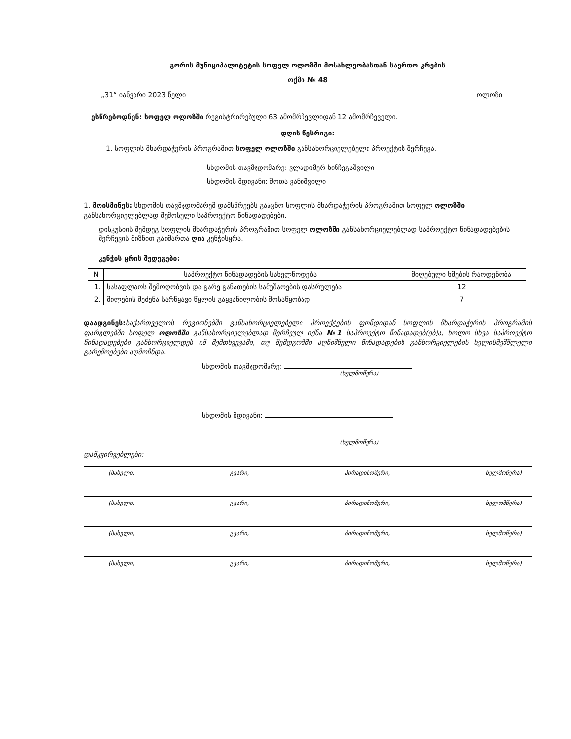გორის მუნიციპალიტეტის სოფელ ოლოზში მოსახლეობასთან საერთო კრების
ოქმი № 48
„31“ იანვარი 2023 წელი ოლოზი
ესწრებოდნენ: სოფელ ოლოზში რეგისტრირებული 63 ამომრჩევლიდან 12 ამომრჩეველი.
დღის წესრიგი:
1. სოფლის მხარდაჭერის პროგრამით სოფელ ოლოზში განსახორციელებელი პროექტის შერჩევა.
სხდომის თავმჯდომარე: ვლადიმერ ხინჩეგაშვილი
სხდომის მდივანი: შოთა ვანიშვილი
1. მოისმინეს: სხდომის თავმჯდომარემ დამსწრეებს გააცნო სოფლის მხარდაჭერის პროგრამით სოფელ ოლოზში განსახორციელებლად შემოსული საპროექტო წინადადებები.
დისკუსიის შემდეგ სოფლის მხარდაჭერის პროგრამით სოფელ ოლოზში განსახორციელებლად საპროექტო წინადადებების შერჩევის მიზნით გაიმართა ღია კენჭისყრა.
კენჭის ყრის შედეგები:
| N | საპროექტო წინადადების სახელწოდება | მიღებული ხმების რაოდენობა |
| --- | --- | --- |
| 1. | სასაფლაოს შემოღობვის და გარე განათების სამუშაოების დასრულება | 12 |
| 2. | მილების შეძენა სარწყავი წყლის გაყვანილობის მოსაწყობად | 7 |
დაადგინეს: საქართველოს რეგიონებში განსახორციელებელი პროექტების ფონდიდან სოფლის მხარდაჭერის პროგრამის ფარგლებში სოფელ ოლოზში განსახორციელებლად შერჩეულ იქნა №1 საპროექტო წინადადებ(ებ)ა, ხოლო სხვა საპროექტო წინადადებები განხორციელდეს იმ შემთხვევაში, თუ შემდგომში აღნიშნული წინადადების განხორციელების ხელისშემშლელი გარემოებები აღმოჩნდა.
სხდომის თავმჯდომარე:
(ხელმოწერა)
სხდომის მდივანი:
(ხელმოწერა)
დამკვირვებლები:
(სახელი, გვარი, პირადინომერი, ხელმოწერა)
(სახელი, გვარი, პირადინომერი, ხელომწერა)
(სახელი, გვარი, პირადინომერი, ხელმოწერა)
(სახელი, გვარი, პირადინომერი, ხელმოწერა)